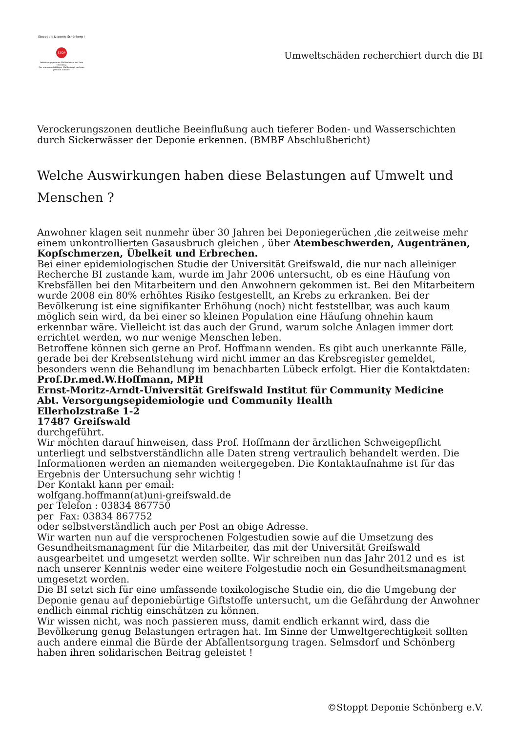Stoppt die Deponie Schönberg !
STOP
Initiative gegen eine Müllindustrie auf dem Ihlenberg
Für ein zukunftsfähiges Müllkonzept und eine gesunde Zukunft!
Umweltschäden recherchiert durch die BI
Verockerungszonen deutliche Beeinflußung auch tieferer Boden- und Wasserschichten durch Sickerwässer der Deponie erkennen. (BMBF Abschlußbericht)
Welche Auswirkungen haben diese Belastungen auf Umwelt und Menschen ?
Anwohner klagen seit nunmehr über 30 Jahren bei Deponiegerüchen ,die zeitweise mehr einem unkontrollierten Gasausbruch gleichen , über Atembeschwerden, Augentränen, Kopfschmerzen, Übelkeit und Erbrechen.
Bei einer epidemiologischen Studie der Universität Greifswald, die nur nach alleiniger Recherche BI zustande kam, wurde im Jahr 2006 untersucht, ob es eine Häufung von Krebsfällen bei den Mitarbeitern und den Anwohnern gekommen ist. Bei den Mitarbeitern wurde 2008 ein 80% erhöhtes Risiko festgestellt, an Krebs zu erkranken. Bei der Bevölkerung ist eine signifikanter Erhöhung (noch) nicht feststellbar, was auch kaum möglich sein wird, da bei einer so kleinen Population eine Häufung ohnehin kaum erkennbar wäre. Vielleicht ist das auch der Grund, warum solche Anlagen immer dort errichtet werden, wo nur wenige Menschen leben.
Betroffene können sich gerne an Prof. Hoffmann wenden. Es gibt auch unerkannte Fälle, gerade bei der Krebsentstehung wird nicht immer an das Krebsregister gemeldet, besonders wenn die Behandlung im benachbarten Lübeck erfolgt. Hier die Kontaktdaten:
Prof.Dr.med.W.Hoffmann, MPH
Ernst-Moritz-Arndt-Universität Greifswald Institut für Community Medicine
Abt. Versorgungsepidemiologie und Community Health
Ellerholzstraße 1-2
17487 Greifswald
durchgeführt.
Wir möchten darauf hinweisen, dass Prof. Hoffmann der ärztlichen Schweigepflicht unterliegt und selbstverständlichn alle Daten streng vertraulich behandelt werden. Die Informationen werden an niemanden weitergegeben. Die Kontaktaufnahme ist für das Ergebnis der Untersuchung sehr wichtig !
Der Kontakt kann per email:
wolfgang.hoffmann(at)uni-greifswald.de
per Telefon : 03834 867750
per Fax: 03834 867752
oder selbstverständlich auch per Post an obige Adresse.
Wir warten nun auf die versprochenen Folgestudien sowie auf die Umsetzung des Gesundheitsmanagment für die Mitarbeiter, das mit der Universität Greifswald ausgearbeitet und umgesetzt werden sollte. Wir schreiben nun das Jahr 2012 und es ist nach unserer Kenntnis weder eine weitere Folgestudie noch ein Gesundheitsmanagment umgesetzt worden.
Die BI setzt sich für eine umfassende toxikologische Studie ein, die die Umgebung der Deponie genau auf deponiebürtige Giftstoffe untersucht, um die Gefährdung der Anwohner endlich einmal richtig einschätzen zu können.
Wir wissen nicht, was noch passieren muss, damit endlich erkannt wird, dass die Bevölkerung genug Belastungen ertragen hat. Im Sinne der Umweltgerechtigkeit sollten auch andere einmal die Bürde der Abfallentsorgung tragen. Selmsdorf und Schönberg haben ihren solidarischen Beitrag geleistet !
©Stoppt Deponie Schönberg e.V.